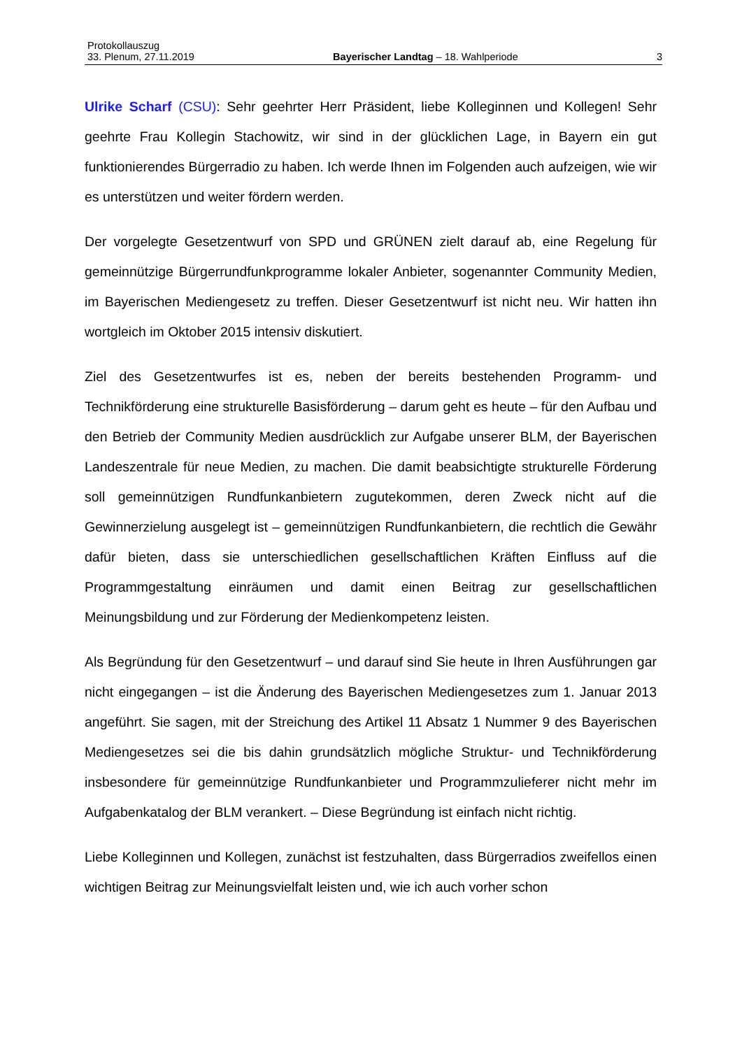Protokollauszug
33. Plenum, 27.11.2019 Bayerischer Landtag – 18. Wahlperiode 3
Ulrike Scharf (CSU): Sehr geehrter Herr Präsident, liebe Kolleginnen und Kollegen! Sehr geehrte Frau Kollegin Stachowitz, wir sind in der glücklichen Lage, in Bayern ein gut funktionierendes Bürgerradio zu haben. Ich werde Ihnen im Folgenden auch aufzeigen, wie wir es unterstützen und weiter fördern werden.
Der vorgelegte Gesetzentwurf von SPD und GRÜNEN zielt darauf ab, eine Regelung für gemeinnützige Bürgerrundfunkprogramme lokaler Anbieter, sogenannter Community Medien, im Bayerischen Mediengesetz zu treffen. Dieser Gesetzentwurf ist nicht neu. Wir hatten ihn wortgleich im Oktober 2015 intensiv diskutiert.
Ziel des Gesetzentwurfes ist es, neben der bereits bestehenden Programm- und Technikförderung eine strukturelle Basisförderung – darum geht es heute – für den Aufbau und den Betrieb der Community Medien ausdrücklich zur Aufgabe unserer BLM, der Bayerischen Landeszentrale für neue Medien, zu machen. Die damit beabsichtigte strukturelle Förderung soll gemeinnützigen Rundfunkanbietern zugutekommen, deren Zweck nicht auf die Gewinnerzielung ausgelegt ist – gemeinnützigen Rundfunkanbietern, die rechtlich die Gewähr dafür bieten, dass sie unterschiedlichen gesellschaftlichen Kräften Einfluss auf die Programmgestaltung einräumen und damit einen Beitrag zur gesellschaftlichen Meinungsbildung und zur Förderung der Medienkompetenz leisten.
Als Begründung für den Gesetzentwurf – und darauf sind Sie heute in Ihren Ausführungen gar nicht eingegangen – ist die Änderung des Bayerischen Mediengesetzes zum 1. Januar 2013 angeführt. Sie sagen, mit der Streichung des Artikel 11 Absatz 1 Nummer 9 des Bayerischen Mediengesetzes sei die bis dahin grundsätzlich mögliche Struktur- und Technikförderung insbesondere für gemeinnützige Rundfunkanbieter und Programmzulieferer nicht mehr im Aufgabenkatalog der BLM verankert. – Diese Begründung ist einfach nicht richtig.
Liebe Kolleginnen und Kollegen, zunächst ist festzuhalten, dass Bürgerradios zweifellos einen wichtigen Beitrag zur Meinungsvielfalt leisten und, wie ich auch vorher schon